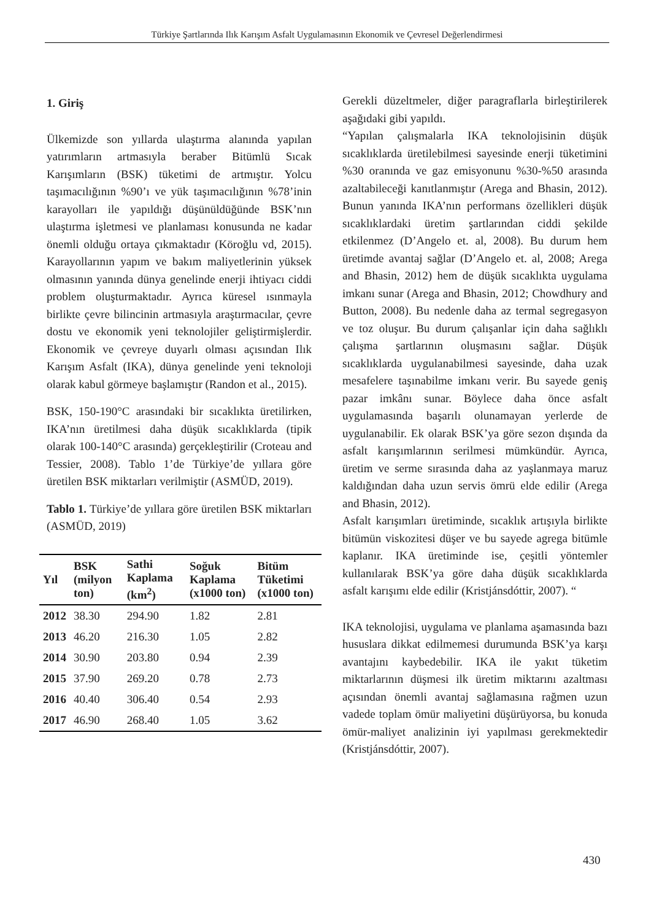Türkiye Şartlarında Ilık Karışım Asfalt Uygulamasının Ekonomik ve Çevresel Değerlendirmesi
1. Giriş
Ülkemizde son yıllarda ulaştırma alanında yapılan yatırımların artmasıyla beraber Bitümlü Sıcak Karışımların (BSK) tüketimi de artmıştır. Yolcu taşımacılığının %90’ı ve yük taşımacılığının %78’inin karayolları ile yapıldığı düşünüldüğünde BSK’nın ulaştırma işletmesi ve planlaması konusunda ne kadar önemli olduğu ortaya çıkmaktadır (Köroğlu vd, 2015). Karayollarının yapım ve bakım maliyetlerinin yüksek olmasının yanında dünya genelinde enerji ihtiyacı ciddi problem oluşturmaktadır. Ayrıca küresel ısınmayla birlikte çevre bilincinin artmasıyla araştırmacılar, çevre dostu ve ekonomik yeni teknolojiler geliştirmişlerdir. Ekonomik ve çevreye duyarlı olması açısından Ilık Karışım Asfalt (IKA), dünya genelinde yeni teknoloji olarak kabul görmeye başlamıştır (Randon et al., 2015).
BSK, 150-190°C arasındaki bir sıcaklıkta üretilirken, IKA’nın üretilmesi daha düşük sıcaklıklarda (tipik olarak 100-140°C arasında) gerçekleştirilir (Croteau and Tessier, 2008). Tablo 1’de Türkiye’de yıllara göre üretilen BSK miktarları verilmiştir (ASMÜD, 2019).
Tablo 1. Türkiye’de yıllara göre üretilen BSK miktarları (ASMÜD, 2019)
| Yıl | BSK (milyon ton) | Sathi Kaplama (km<sup>2</sup>) | Soğuk Kaplama (x1000 ton) | Bitüm Tüketimi (x1000 ton) |
| --- | --- | --- | --- | --- |
| 2012 | 38.30 | 294.90 | 1.82 | 2.81 |
| 2013 | 46.20 | 216.30 | 1.05 | 2.82 |
| 2014 | 30.90 | 203.80 | 0.94 | 2.39 |
| 2015 | 37.90 | 269.20 | 0.78 | 2.73 |
| 2016 | 40.40 | 306.40 | 0.54 | 2.93 |
| 2017 | 46.90 | 268.40 | 1.05 | 3.62 |
Gerekli düzeltmeler, diğer paragraflarla birleştirilerek aşağıdaki gibi yapıldı.
“Yapılan çalışmalarla IKA teknolojisinin düşük sıcaklıklarda üretilebilmesi sayesinde enerji tüketimini %30 oranında ve gaz emisyonunu %30-%50 arasında azaltabileceği kanıtlanmıştır (Arega and Bhasin, 2012). Bunun yanında IKA’nın performans özellikleri düşük sıcaklıklardaki üretim şartlarından ciddi şekilde etkilenmez (D’Angelo et. al, 2008). Bu durum hem üretimde avantaj sağlar (D’Angelo et. al, 2008; Arega and Bhasin, 2012) hem de düşük sıcaklıkta uygulama imkanı sunar (Arega and Bhasin, 2012; Chowdhury and Button, 2008). Bu nedenle daha az termal segregasyon ve toz oluşur. Bu durum çalışanlar için daha sağlıklı çalışma şartlarının oluşmasını sağlar. Düşük sıcaklıklarda uygulanabilmesi sayesinde, daha uzak mesafelere taşınabilme imkanı verir. Bu sayede geniş pazar imkânı sunar. Böylece daha önce asfalt uygulamasında başarılı olunamayan yerlerde de uygulanabilir. Ek olarak BSK’ya göre sezon dışında da asfalt karışımlarının serilmesi mümkündür. Ayrıca, üretim ve serme sırasında daha az yaşlanmaya maruz kaldığından daha uzun servis ömrü elde edilir (Arega and Bhasin, 2012).
Asfalt karışımları üretiminde, sıcaklık artışıyla birlikte bitümün viskozitesi düşer ve bu sayede agrega bitümle kaplanır. IKA üretiminde ise, çeşitli yöntemler kullanılarak BSK’ya göre daha düşük sıcaklıklarda asfalt karışımı elde edilir (Kristjánsdóttir, 2007). “
IKA teknolojisi, uygulama ve planlama aşamasında bazı hususlara dikkat edilmemesi durumunda BSK’ya karşı avantajını kaybedebilir. IKA ile yakıt tüketim miktarlarının düşmesi ilk üretim miktarını azaltması açısından önemli avantaj sağlamasına rağmen uzun vadede toplam ömür maliyetini düşürüyorsa, bu konuda ömür-maliyet analizinin iyi yapılması gerekmektedir (Kristjánsdóttir, 2007).
430